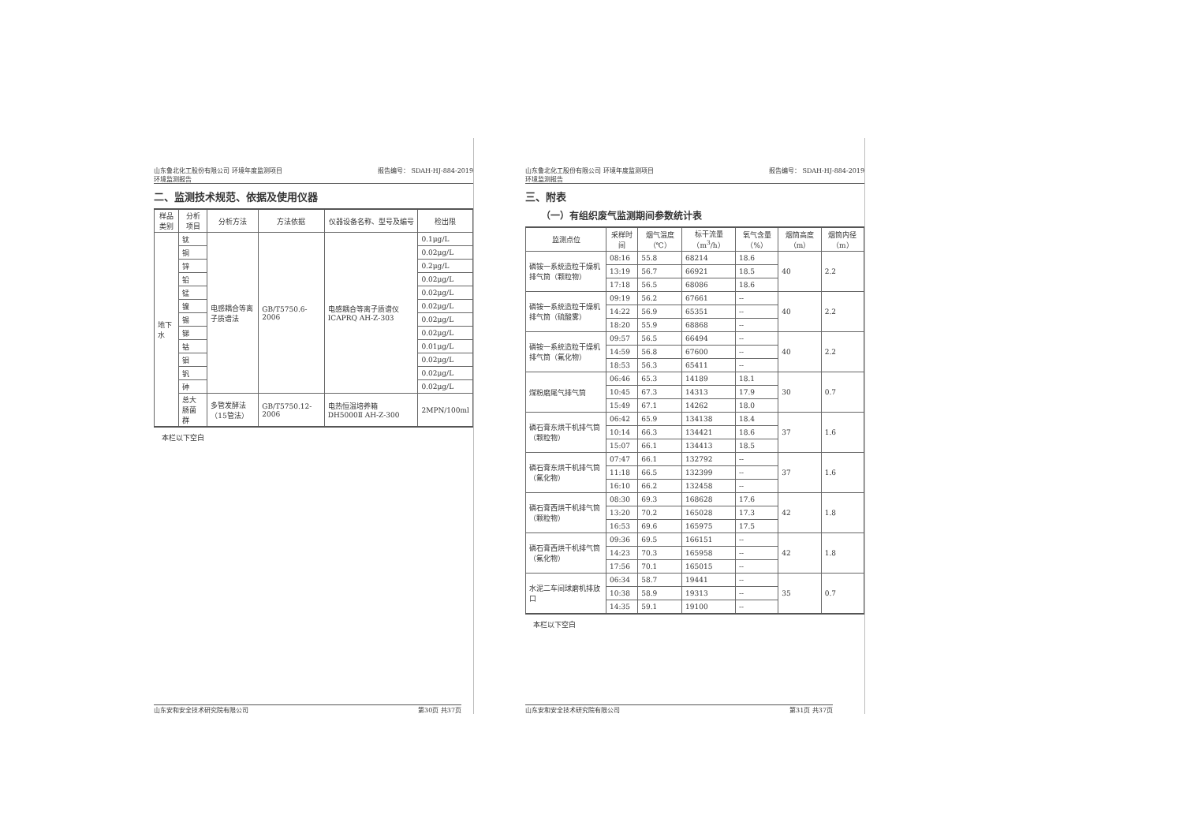山东鲁北化工股份有限公司 环境年度监测项目
环境监测报告
报告编号： SDAH-HJ-884-2019
二、监测技术规范、依据及使用仪器
| 样品类别 | 分析项目 | 分析方法 | 方法依据 | 仪器设备名称、型号及编号 | 检出限 |
| --- | --- | --- | --- | --- | --- |
| 地下水 | 钛 | 电感耦合等离子质谱法 | GB/T5750.6-2006 | 电感耦合等离子质谱仪 ICAPRQ AH-Z-303 | 0.1μg/L |
| | 铜 | | | | 0.02μg/L |
| | 锌 | | | | 0.2μg/L |
| | 铅 | | | | 0.02μg/L |
| | 锰 | | | | 0.02μg/L |
| | 镍 | | | | 0.02μg/L |
| | 锡 | | | | 0.02μg/L |
| | 锑 | | | | 0.02μg/L |
| | 钴 | | | | 0.01μg/L |
| | 钼 | | | | 0.02μg/L |
| | 钒 | | | | 0.02μg/L |
| | 砷 | | | | 0.02μg/L |
| | 总大肠菌群 | 多管发酵法（15管法） | GB/T5750.12-2006 | 电热恒温培养箱 DH5000Ⅱ AH-Z-300 | 2MPN/100ml |
本栏以下空白
山东安和安全技术研究院有限公司 第30页 共37页
山东鲁北化工股份有限公司 环境年度监测项目
环境监测报告
报告编号： SDAH-HJ-884-2019
三、附表
（一）有组织废气监测期间参数统计表
| 监测点位 | 采样时间 | 烟气温度（℃） | 标干流量（m<sup>3</sup>/h） | 氧气含量（%） | 烟筒高度（m） | 烟筒内径（m） |
| --- | --- | --- | --- | --- | --- | --- |
| 磷铵一系统造粒干燥机排气筒（颗粒物） | 08:16 | 55.8 | 68214 | 18.6 | 40 | 2.2 |
| | 13:19 | 56.7 | 66921 | 18.5 | | |
| | 17:18 | 56.5 | 68086 | 18.6 | | |
| 磷铵一系统造粒干燥机排气筒（硫酸雾） | 09:19 | 56.2 | 67661 | -- | 40 | 2.2 |
| | 14:22 | 56.9 | 65351 | -- | | |
| | 18:20 | 55.9 | 68868 | -- | | |
| 磷铵一系统造粒干燥机排气筒（氟化物） | 09:57 | 56.5 | 66494 | -- | 40 | 2.2 |
| | 14:59 | 56.8 | 67600 | -- | | |
| | 18:53 | 56.3 | 65411 | -- | | |
| 煤粉磨尾气排气筒 | 06:46 | 65.3 | 14189 | 18.1 | 30 | 0.7 |
| | 10:45 | 67.3 | 14313 | 17.9 | | |
| | 15:49 | 67.1 | 14262 | 18.0 | | |
| 磷石膏东烘干机排气筒（颗粒物） | 06:42 | 65.9 | 134138 | 18.4 | 37 | 1.6 |
| | 10:14 | 66.3 | 134421 | 18.6 | | |
| | 15:07 | 66.1 | 134413 | 18.5 | | |
| 磷石膏东烘干机排气筒（氟化物） | 07:47 | 66.1 | 132792 | -- | 37 | 1.6 |
| | 11:18 | 66.5 | 132399 | -- | | |
| | 16:10 | 66.2 | 132458 | -- | | |
| 磷石膏西烘干机排气筒（颗粒物） | 08:30 | 69.3 | 168628 | 17.6 | 42 | 1.8 |
| | 13:20 | 70.2 | 165028 | 17.3 | | |
| | 16:53 | 69.6 | 165975 | 17.5 | | |
| 磷石膏西烘干机排气筒（氟化物） | 09:36 | 69.5 | 166151 | -- | 42 | 1.8 |
| | 14:23 | 70.3 | 165958 | -- | | |
| | 17:56 | 70.1 | 165015 | -- | | |
| 水泥二车间球磨机排放口 | 06:34 | 58.7 | 19441 | -- | 35 | 0.7 |
| | 10:38 | 58.9 | 19313 | -- | | |
| | 14:35 | 59.1 | 19100 | -- | | |
本栏以下空白
山东安和安全技术研究院有限公司 第31页 共37页